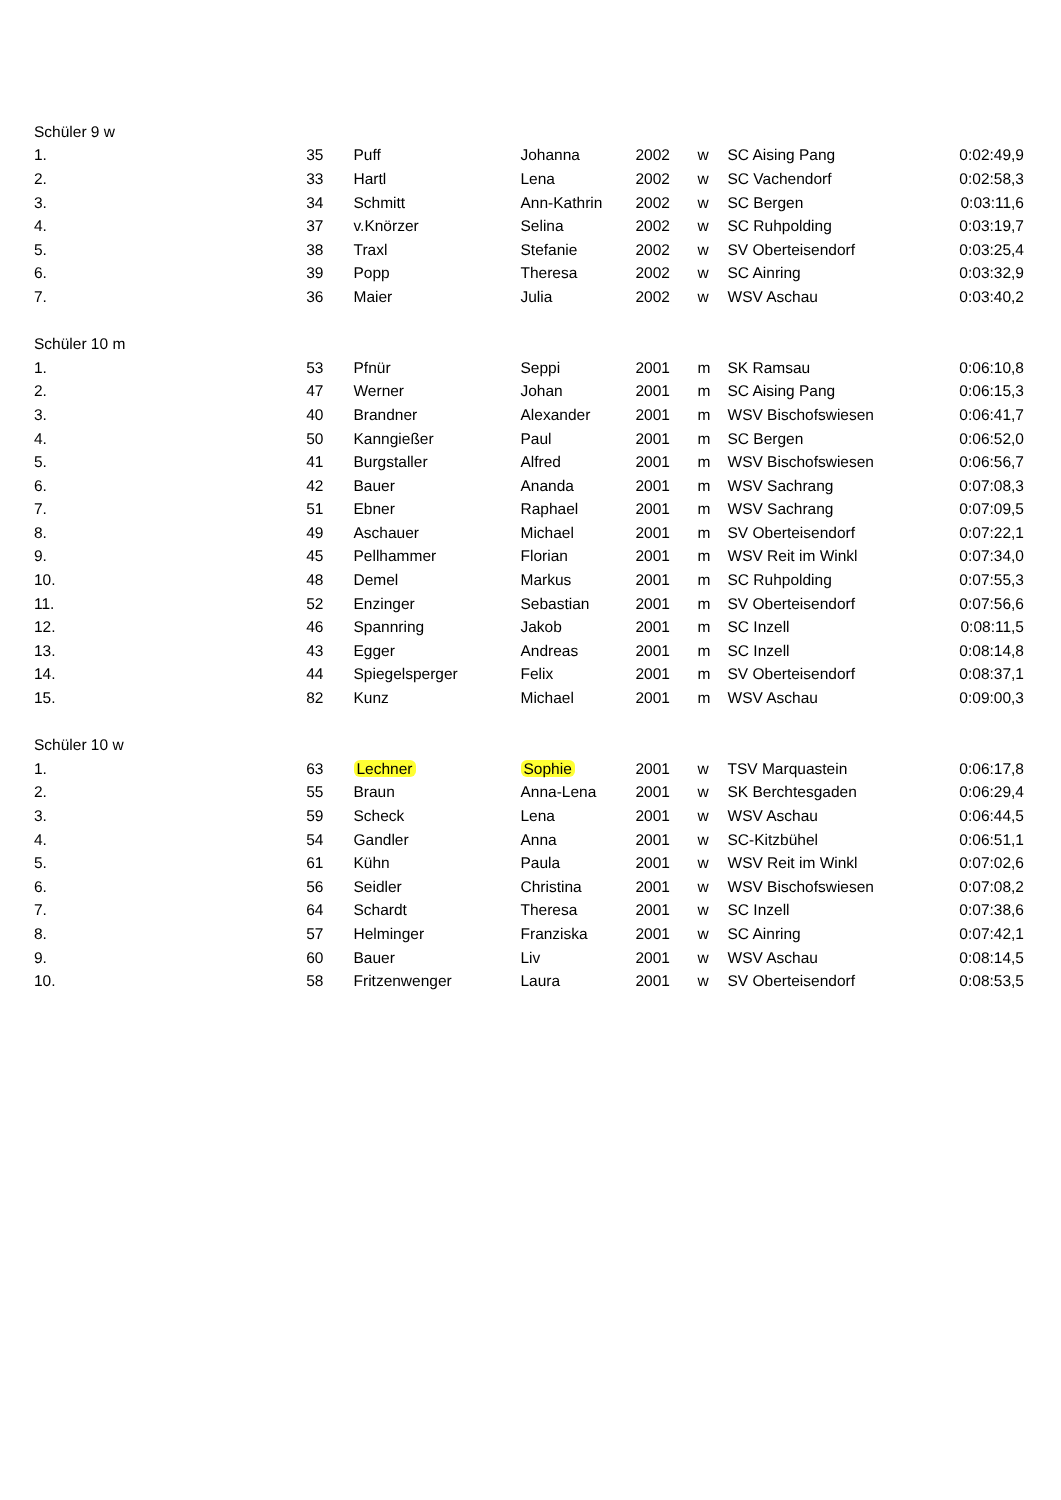| Schüler 9 w | | | | | | | |
| 1. | 35 | Puff | Johanna | 2002 | w | SC Aising Pang | 0:02:49,9 |
| 2. | 33 | Hartl | Lena | 2002 | w | SC Vachendorf | 0:02:58,3 |
| 3. | 34 | Schmitt | Ann-Kathrin | 2002 | w | SC Bergen | 0:03:11,6 |
| 4. | 37 | v.Knörzer | Selina | 2002 | w | SC Ruhpolding | 0:03:19,7 |
| 5. | 38 | Traxl | Stefanie | 2002 | w | SV Oberteisendorf | 0:03:25,4 |
| 6. | 39 | Popp | Theresa | 2002 | w | SC Ainring | 0:03:32,9 |
| 7. | 36 | Maier | Julia | 2002 | w | WSV Aschau | 0:03:40,2 |
| Schüler 10 m | | | | | | | |
| 1. | 53 | Pfnür | Seppi | 2001 | m | SK Ramsau | 0:06:10,8 |
| 2. | 47 | Werner | Johan | 2001 | m | SC Aising Pang | 0:06:15,3 |
| 3. | 40 | Brandner | Alexander | 2001 | m | WSV Bischofswiesen | 0:06:41,7 |
| 4. | 50 | Kanngießer | Paul | 2001 | m | SC Bergen | 0:06:52,0 |
| 5. | 41 | Burgstaller | Alfred | 2001 | m | WSV Bischofswiesen | 0:06:56,7 |
| 6. | 42 | Bauer | Ananda | 2001 | m | WSV Sachrang | 0:07:08,3 |
| 7. | 51 | Ebner | Raphael | 2001 | m | WSV Sachrang | 0:07:09,5 |
| 8. | 49 | Aschauer | Michael | 2001 | m | SV Oberteisendorf | 0:07:22,1 |
| 9. | 45 | Pellhammer | Florian | 2001 | m | WSV Reit im Winkl | 0:07:34,0 |
| 10. | 48 | Demel | Markus | 2001 | m | SC Ruhpolding | 0:07:55,3 |
| 11. | 52 | Enzinger | Sebastian | 2001 | m | SV Oberteisendorf | 0:07:56,6 |
| 12. | 46 | Spannring | Jakob | 2001 | m | SC Inzell | 0:08:11,5 |
| 13. | 43 | Egger | Andreas | 2001 | m | SC Inzell | 0:08:14,8 |
| 14. | 44 | Spiegelsperger | Felix | 2001 | m | SV Oberteisendorf | 0:08:37,1 |
| 15. | 82 | Kunz | Michael | 2001 | m | WSV Aschau | 0:09:00,3 |
| Schüler 10 w | | | | | | | |
| 1. | 63 | Lechner | Sophie | 2001 | w | TSV Marquastein | 0:06:17,8 |
| 2. | 55 | Braun | Anna-Lena | 2001 | w | SK Berchtesgaden | 0:06:29,4 |
| 3. | 59 | Scheck | Lena | 2001 | w | WSV Aschau | 0:06:44,5 |
| 4. | 54 | Gandler | Anna | 2001 | w | SC-Kitzbühel | 0:06:51,1 |
| 5. | 61 | Kühn | Paula | 2001 | w | WSV Reit im Winkl | 0:07:02,6 |
| 6. | 56 | Seidler | Christina | 2001 | w | WSV Bischofswiesen | 0:07:08,2 |
| 7. | 64 | Schardt | Theresa | 2001 | w | SC Inzell | 0:07:38,6 |
| 8. | 57 | Helminger | Franziska | 2001 | w | SC Ainring | 0:07:42,1 |
| 9. | 60 | Bauer | Liv | 2001 | w | WSV Aschau | 0:08:14,5 |
| 10. | 58 | Fritzenwenger | Laura | 2001 | w | SV Oberteisendorf | 0:08:53,5 |